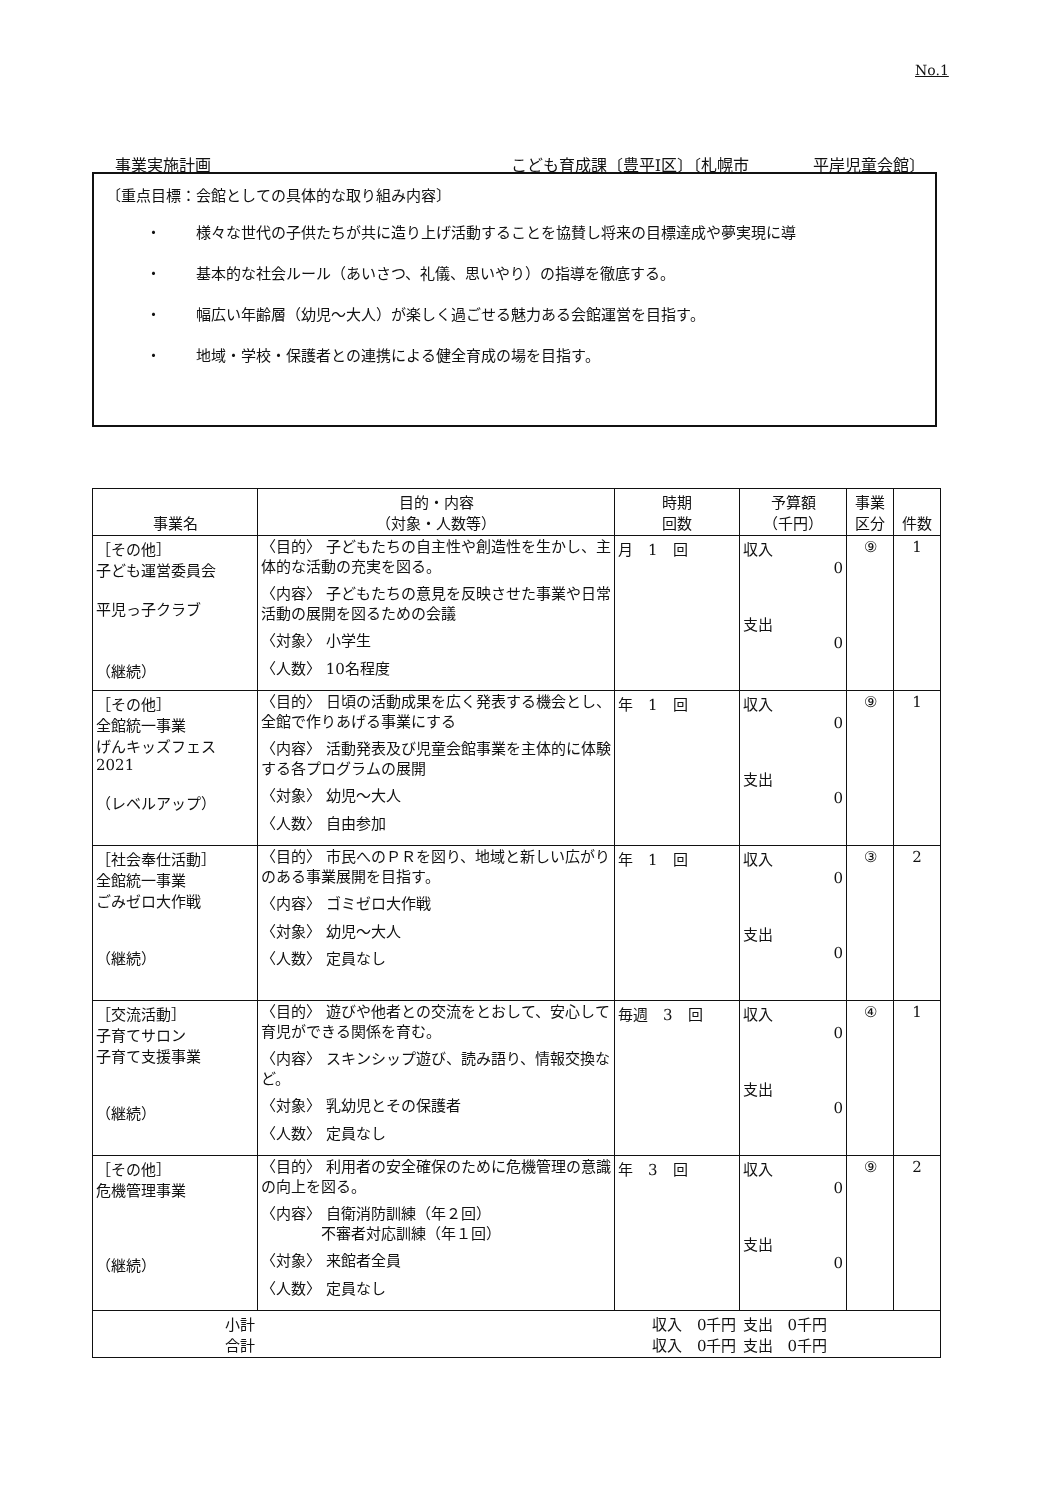No.1
事業実施計画 こども育成課〔豊平Ⅰ区〕〔札幌市　　　　平岸児童会館〕
〔重点目標：会館としての具体的な取り組み内容〕
・ 様々な世代の子供たちが共に造り上げ活動することを協賛し将来の目標達成や夢実現に導
・ 基本的な社会ルール（あいさつ、礼儀、思いやり）の指導を徹底する。
・ 幅広い年齢層（幼児～大人）が楽しく過ごせる魅力ある会館運営を目指す。
・ 地域・学校・保護者との連携による健全育成の場を目指す。
| 事業名 | 目的・内容 （対象・人数等） | 時期 回数 | 予算額 （千円） | 事業 区分 | 件数 |
| --- | --- | --- | --- | --- | --- |
| ［その他］ 子ども運営委員会 平児っ子クラブ （継続） | 〈目的〉 子どもたちの自主性や創造性を生かし、主体的な活動の充実を図る。 〈内容〉 子どもたちの意見を反映させた事業や日常活動の展開を図るための会議 〈対象〉 小学生 〈人数〉 10名程度 | 月 1 回 | 収入 0 支出 0 | ⑨ | 1 |
| ［その他］ 全館統一事業 げんキッズフェス 2021 （レベルアップ） | 〈目的〉 日頃の活動成果を広く発表する機会とし、全館で作りあげる事業にする 〈内容〉 活動発表及び児童会館事業を主体的に体験する各プログラムの展開 〈対象〉 幼児～大人 〈人数〉 自由参加 | 年 1 回 | 収入 0 支出 0 | ⑨ | 1 |
| ［社会奉仕活動］ 全館統一事業 ごみゼロ大作戦 （継続） | 〈目的〉 市民へのＰＲを図り、地域と新しい広がりのある事業展開を目指す。 〈内容〉 ゴミゼロ大作戦 〈対象〉 幼児～大人 〈人数〉 定員なし | 年 1 回 | 収入 0 支出 0 | ③ | 2 |
| ［交流活動］ 子育てサロン 子育て支援事業 （継続） | 〈目的〉 遊びや他者との交流をとおして、安心して育児ができる関係を育む。 〈内容〉 スキンシップ遊び、読み語り、情報交換など。 〈対象〉 乳幼児とその保護者 〈人数〉 定員なし | 毎週 3 回 | 収入 0 支出 0 | ④ | 1 |
| ［その他］ 危機管理事業 （継続） | 〈目的〉 利用者の安全確保のために危機管理の意識の向上を図る。 〈内容〉 自衛消防訓練（年２回） 不審者対応訓練（年１回） 〈対象〉 来館者全員 〈人数〉 定員なし | 年 3 回 | 収入 0 支出 0 | ⑨ | 2 |
| 小計 合計 | 収入 0千円 収入 0千円 | | 支出 0千円 支出 0千円 | | |